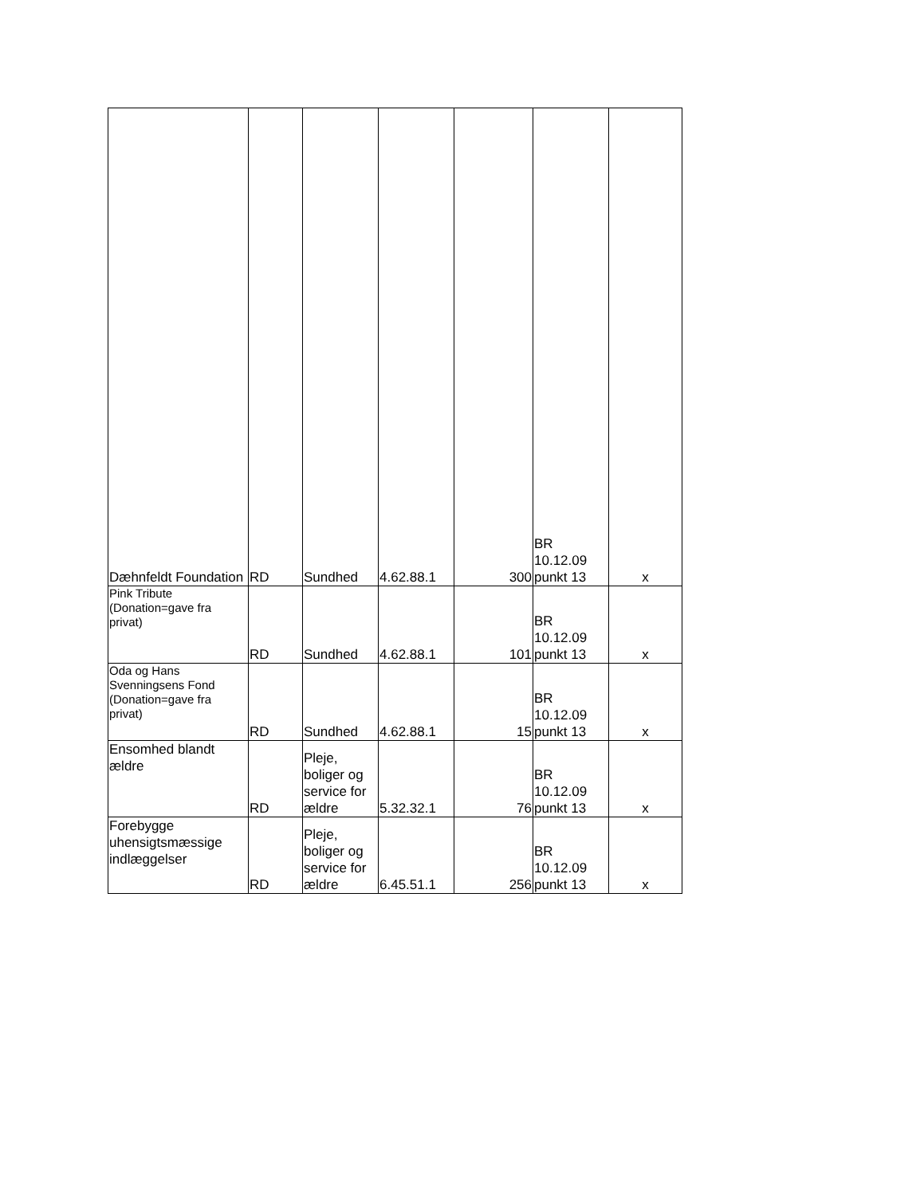| Dæhnfeldt Foundation | RD | Sundhed | 4.62.88.1 | 300 | BR 10.12.09 punkt 13 | x |
| Pink Tribute (Donation=gave fra privat) | RD | Sundhed | 4.62.88.1 | 101 | BR 10.12.09 punkt 13 | x |
| Oda og Hans Svenningsens Fond (Donation=gave fra privat) | RD | Sundhed | 4.62.88.1 | 15 | BR 10.12.09 punkt 13 | x |
| Ensomhed blandt ældre | RD | Pleje, boliger og service for ældre | 5.32.32.1 | 76 | BR 10.12.09 punkt 13 | x |
| Forebygge uhensigtsmæssige indlæggelser | RD | Pleje, boliger og service for ældre | 6.45.51.1 | 256 | BR 10.12.09 punkt 13 | x |